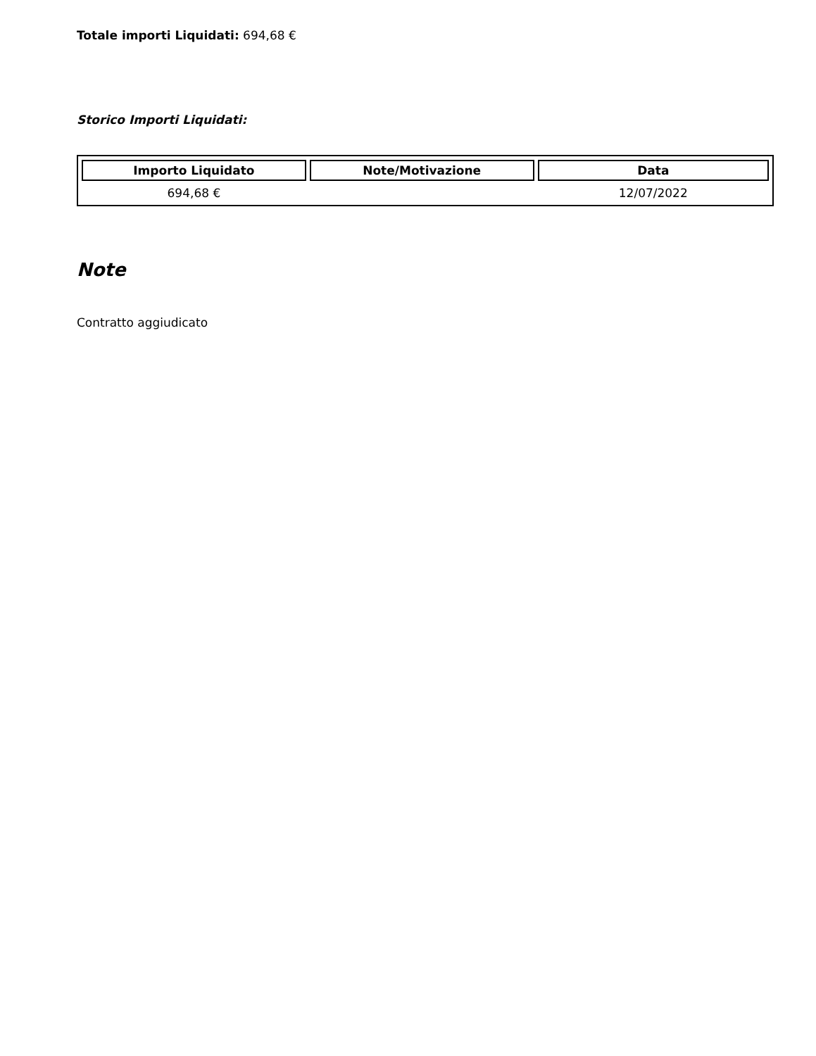Totale importi Liquidati: 694,68 €
Storico Importi Liquidati:
| Importo Liquidato | Note/Motivazione | Data |
| --- | --- | --- |
| 694,68 € | | 12/07/2022 |
Note
Contratto aggiudicato